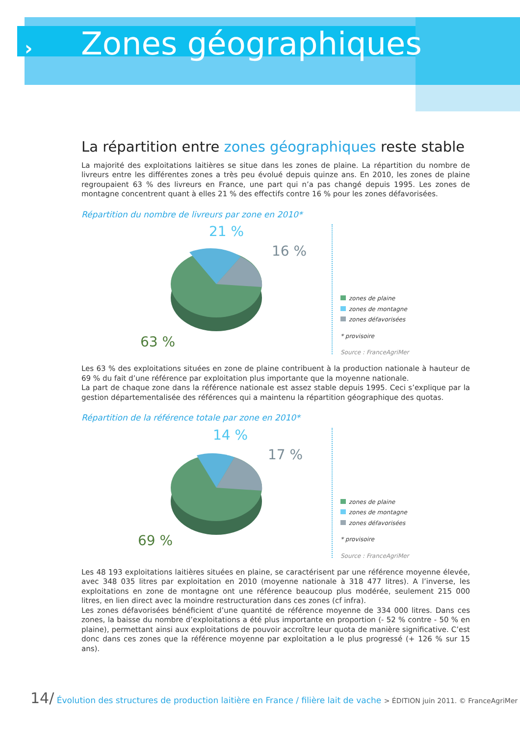›
Zones géographiques
La répartition entre zones géographiques reste stable
La majorité des exploitations laitières se situe dans les zones de plaine. La répartition du nombre de livreurs entre les différentes zones a très peu évolué depuis quinze ans. En 2010, les zones de plaine regroupaient 63 % des livreurs en France, une part qui n’a pas changé depuis 1995. Les zones de montagne concentrent quant à elles 21 % des effectifs contre 16 % pour les zones défavorisées.
Répartition du nombre de livreurs par zone en 2010*
21 %
16 %
63 %
zones de plaine
zones de montagne
zones défavorisées
* provisoire
Source : FranceAgriMer
Les 63 % des exploitations situées en zone de plaine contribuent à la production nationale à hauteur de 69 % du fait d’une référence par exploitation plus importante que la moyenne nationale.
La part de chaque zone dans la référence nationale est assez stable depuis 1995. Ceci s’explique par la gestion départementalisée des références qui a maintenu la répartition géographique des quotas.
Répartition de la référence totale par zone en 2010*
14 %
17 %
69 %
zones de plaine
zones de montagne
zones défavorisées
* provisoire
Source : FranceAgriMer
Les 48 193 exploitations laitières situées en plaine, se caractérisent par une référence moyenne élevée, avec 348 035 litres par exploitation en 2010 (moyenne nationale à 318 477 litres). A l’inverse, les exploitations en zone de montagne ont une référence beaucoup plus modérée, seulement 215 000 litres, en lien direct avec la moindre restructuration dans ces zones (cf infra).
Les zones défavorisées bénéficient d’une quantité de référence moyenne de 334 000 litres. Dans ces zones, la baisse du nombre d’exploitations a été plus importante en proportion (- 52 % contre - 50 % en plaine), permettant ainsi aux exploitations de pouvoir accroître leur quota de manière significative. C’est donc dans ces zones que la référence moyenne par exploitation a le plus progressé (+ 126 % sur 15 ans).
14/ Évolution des structures de production laitière en France / filière lait de vache > ÉDITION juin 2011. © FranceAgriMer